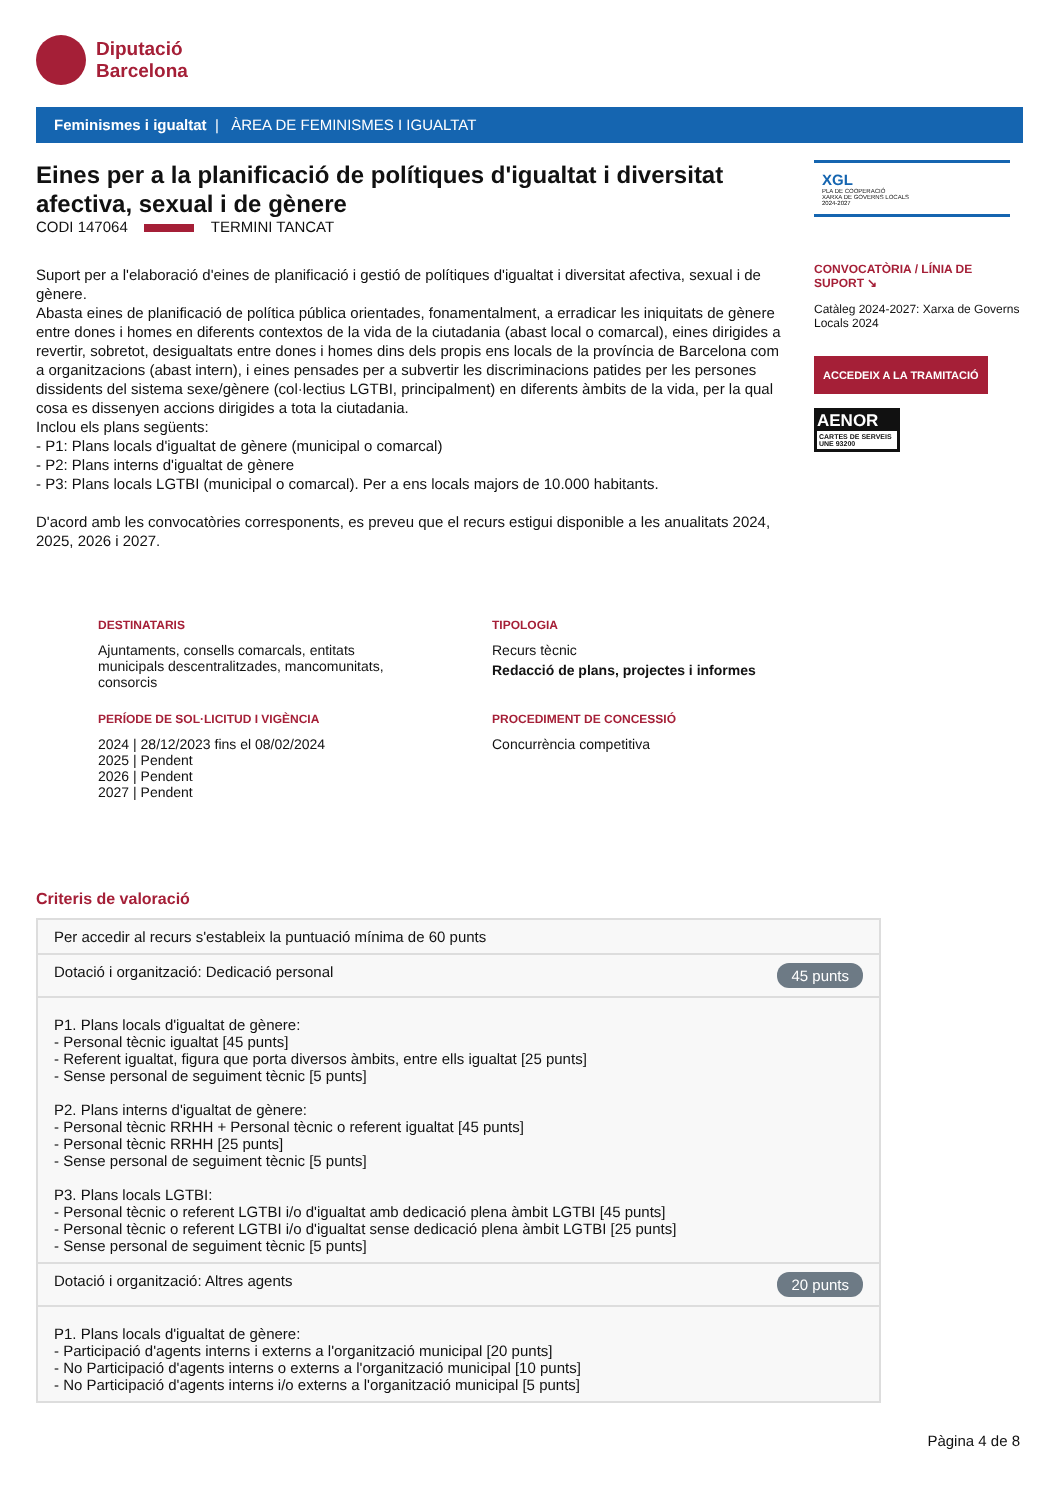Diputació
Barcelona
Feminismes i igualtat | ÀREA DE FEMINISMES I IGUALTAT
Eines per a la planificació de polítiques d'igualtat i diversitat afectiva, sexual i de gènere
CODI 147064 TERMINI TANCAT
Suport per a l'elaboració d'eines de planificació i gestió de polítiques d'igualtat i diversitat afectiva, sexual i de gènere.
Abasta eines de planificació de política pública orientades, fonamentalment, a erradicar les iniquitats de gènere entre dones i homes en diferents contextos de la vida de la ciutadania (abast local o comarcal), eines dirigides a revertir, sobretot, desigualtats entre dones i homes dins dels propis ens locals de la província de Barcelona com a organitzacions (abast intern), i eines pensades per a subvertir les discriminacions patides per les persones dissidents del sistema sexe/gènere (col·lectius LGTBI, principalment) en diferents àmbits de la vida, per la qual cosa es dissenyen accions dirigides a tota la ciutadania.
Inclou els plans següents:
- P1: Plans locals d'igualtat de gènere (municipal o comarcal)
- P2: Plans interns d'igualtat de gènere
- P3: Plans locals LGTBI (municipal o comarcal). Per a ens locals majors de 10.000 habitants.
D'acord amb les convocatòries corresponents, es preveu que el recurs estigui disponible a les anualitats 2024, 2025, 2026 i 2027.
DESTINATARIS
Ajuntaments, consells comarcals, entitats municipals descentralitzades, mancomunitats, consorcis
TIPOLOGIA
Recurs tècnic
Redacció de plans, projectes i informes
PERÍODE DE SOL·LICITUD I VIGÈNCIA
2024 | 28/12/2023 fins el 08/02/2024
2025 | Pendent
2026 | Pendent
2027 | Pendent
PROCEDIMENT DE CONCESSIÓ
Concurrència competitiva
XGL
PLA DE COOPERACIÓ
XARXA DE GOVERNS LOCALS
2024-2027
CONVOCATÒRIA / LÍNIA DE SUPORT ↘
Catàleg 2024-2027: Xarxa de Governs Locals 2024
ACCEDEIX A LA TRAMITACIÓ
AENOR
CARTES DE SERVEIS
UNE 93200
Criteris de valoració
| Per accedir al recurs s'estableix la puntuació mínima de 60 punts |
| Dotació i organització: Dedicació personal 45 punts |
| P1. Plans locals d'igualtat de gènere: - Personal tècnic igualtat [45 punts] - Referent igualtat, figura que porta diversos àmbits, entre ells igualtat [25 punts] - Sense personal de seguiment tècnic [5 punts] P2. Plans interns d'igualtat de gènere: - Personal tècnic RRHH + Personal tècnic o referent igualtat [45 punts] - Personal tècnic RRHH [25 punts] - Sense personal de seguiment tècnic [5 punts] P3. Plans locals LGTBI: - Personal tècnic o referent LGTBI i/o d'igualtat amb dedicació plena àmbit LGTBI [45 punts] - Personal tècnic o referent LGTBI i/o d'igualtat sense dedicació plena àmbit LGTBI [25 punts] - Sense personal de seguiment tècnic [5 punts] |
| Dotació i organització: Altres agents 20 punts |
| P1. Plans locals d'igualtat de gènere: - Participació d'agents interns i externs a l'organització municipal [20 punts] - No Participació d'agents interns o externs a l'organització municipal [10 punts] - No Participació d'agents interns i/o externs a l'organització municipal [5 punts] |
Pàgina 4 de 8